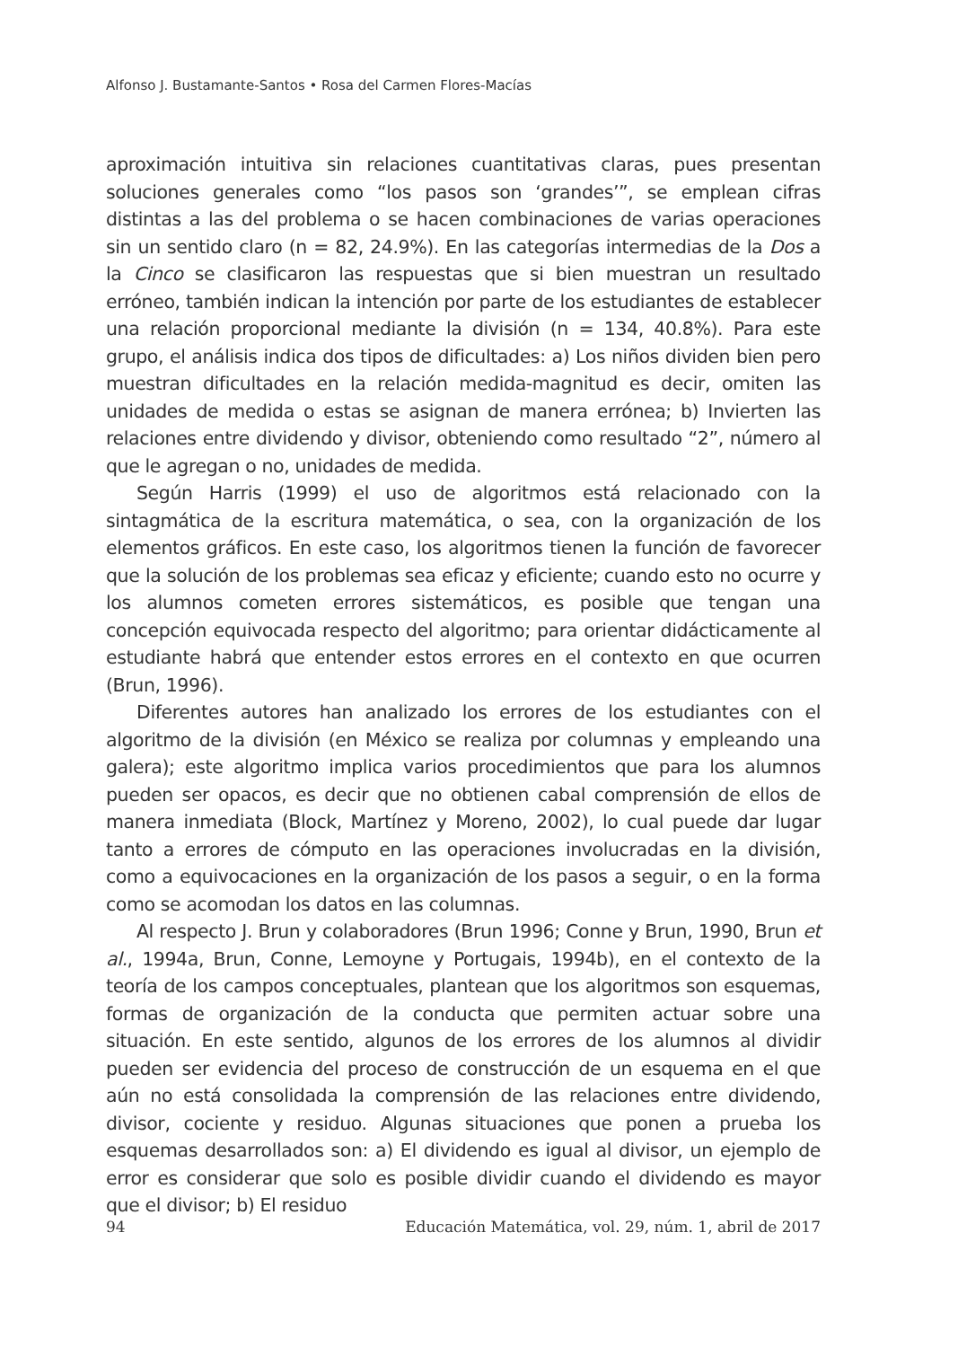Alfonso J. Bustamante-Santos • Rosa del Carmen Flores-Macías
aproximación intuitiva sin relaciones cuantitativas claras, pues presentan soluciones generales como “los pasos son ‘grandes’”, se emplean cifras distintas a las del problema o se hacen combinaciones de varias operaciones sin un sentido claro (n = 82, 24.9%). En las categorías intermedias de la Dos a la Cinco se clasificaron las respuestas que si bien muestran un resultado erróneo, también indican la intención por parte de los estudiantes de establecer una relación proporcional mediante la división (n = 134, 40.8%). Para este grupo, el análisis indica dos tipos de dificultades: a) Los niños dividen bien pero muestran dificultades en la relación medida-magnitud es decir, omiten las unidades de medida o estas se asignan de manera errónea; b) Invierten las relaciones entre dividendo y divisor, obteniendo como resultado “2”, número al que le agregan o no, unidades de medida.
Según Harris (1999) el uso de algoritmos está relacionado con la sintagmática de la escritura matemática, o sea, con la organización de los elementos gráficos. En este caso, los algoritmos tienen la función de favorecer que la solución de los problemas sea eficaz y eficiente; cuando esto no ocurre y los alumnos cometen errores sistemáticos, es posible que tengan una concepción equivocada respecto del algoritmo; para orientar didácticamente al estudiante habrá que entender estos errores en el contexto en que ocurren (Brun, 1996).
Diferentes autores han analizado los errores de los estudiantes con el algoritmo de la división (en México se realiza por columnas y empleando una galera); este algoritmo implica varios procedimientos que para los alumnos pueden ser opacos, es decir que no obtienen cabal comprensión de ellos de manera inmediata (Block, Martínez y Moreno, 2002), lo cual puede dar lugar tanto a errores de cómputo en las operaciones involucradas en la división, como a equivocaciones en la organización de los pasos a seguir, o en la forma como se acomodan los datos en las columnas.
Al respecto J. Brun y colaboradores (Brun 1996; Conne y Brun, 1990, Brun et al., 1994a, Brun, Conne, Lemoyne y Portugais, 1994b), en el contexto de la teoría de los campos conceptuales, plantean que los algoritmos son esquemas, formas de organización de la conducta que permiten actuar sobre una situación. En este sentido, algunos de los errores de los alumnos al dividir pueden ser evidencia del proceso de construcción de un esquema en el que aún no está consolidada la comprensión de las relaciones entre dividendo, divisor, cociente y residuo. Algunas situaciones que ponen a prueba los esquemas desarrollados son: a) El dividendo es igual al divisor, un ejemplo de error es considerar que solo es posible dividir cuando el dividendo es mayor que el divisor; b) El residuo
94 Educación Matemática, vol. 29, núm. 1, abril de 2017